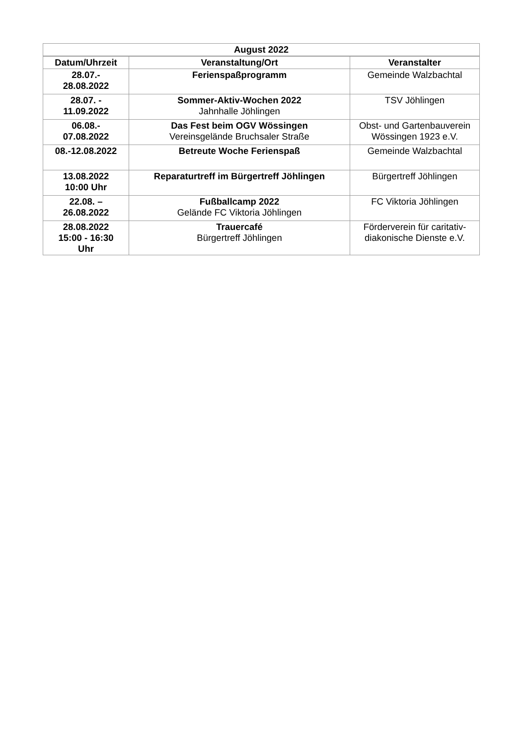| August 2022 | | |
| --- | --- | --- |
| Datum/Uhrzeit | Veranstaltung/Ort | Veranstalter |
| 28.07.- 28.08.2022 | Ferienspaßprogramm | Gemeinde Walzbachtal |
| 28.07. - 11.09.2022 | Sommer-Aktiv-Wochen 2022 Jahnhalle Jöhlingen | TSV Jöhlingen |
| 06.08.- 07.08.2022 | Das Fest beim OGV Wössingen Vereinsgelände Bruchsaler Straße | Obst- und Gartenbauverein Wössingen 1923 e.V. |
| 08.-12.08.2022 | Betreute Woche Ferienspaß | Gemeinde Walzbachtal |
| 13.08.2022 10:00 Uhr | Reparaturtreff im Bürgertreff Jöhlingen | Bürgertreff Jöhlingen |
| 22.08. – 26.08.2022 | Fußballcamp 2022 Gelände FC Viktoria Jöhlingen | FC Viktoria Jöhlingen |
| 28.08.2022 15:00 - 16:30 Uhr | Trauercafé Bürgertreff Jöhlingen | Förderverein für caritativ-diakonische Dienste e.V. |